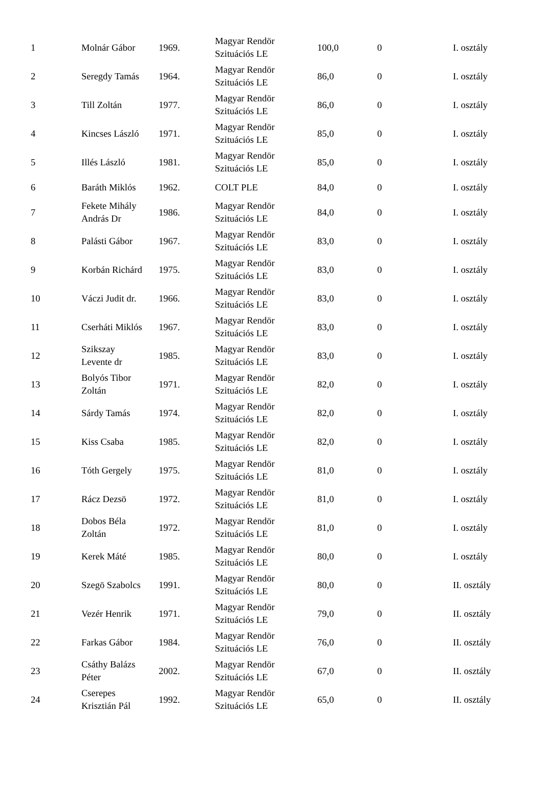| 1 | Molnár Gábor | 1969. | Magyar Rendör Szituációs LE | 100,0 | 0 | I. osztály |
| 2 | Seregdy Tamás | 1964. | Magyar Rendör Szituációs LE | 86,0 | 0 | I. osztály |
| 3 | Till Zoltán | 1977. | Magyar Rendör Szituációs LE | 86,0 | 0 | I. osztály |
| 4 | Kincses László | 1971. | Magyar Rendör Szituációs LE | 85,0 | 0 | I. osztály |
| 5 | Illés László | 1981. | Magyar Rendör Szituációs LE | 85,0 | 0 | I. osztály |
| 6 | Baráth Miklós | 1962. | COLT PLE | 84,0 | 0 | I. osztály |
| 7 | Fekete Mihály András Dr | 1986. | Magyar Rendör Szituációs LE | 84,0 | 0 | I. osztály |
| 8 | Palásti Gábor | 1967. | Magyar Rendör Szituációs LE | 83,0 | 0 | I. osztály |
| 9 | Korbán Richárd | 1975. | Magyar Rendör Szituációs LE | 83,0 | 0 | I. osztály |
| 10 | Váczi Judit dr. | 1966. | Magyar Rendör Szituációs LE | 83,0 | 0 | I. osztály |
| 11 | Cserháti Miklós | 1967. | Magyar Rendör Szituációs LE | 83,0 | 0 | I. osztály |
| 12 | Szikszay Levente dr | 1985. | Magyar Rendör Szituációs LE | 83,0 | 0 | I. osztály |
| 13 | Bolyós Tibor Zoltán | 1971. | Magyar Rendör Szituációs LE | 82,0 | 0 | I. osztály |
| 14 | Sárdy Tamás | 1974. | Magyar Rendör Szituációs LE | 82,0 | 0 | I. osztály |
| 15 | Kiss Csaba | 1985. | Magyar Rendör Szituációs LE | 82,0 | 0 | I. osztály |
| 16 | Tóth Gergely | 1975. | Magyar Rendör Szituációs LE | 81,0 | 0 | I. osztály |
| 17 | Rácz Dezsö | 1972. | Magyar Rendör Szituációs LE | 81,0 | 0 | I. osztály |
| 18 | Dobos Béla Zoltán | 1972. | Magyar Rendör Szituációs LE | 81,0 | 0 | I. osztály |
| 19 | Kerek Máté | 1985. | Magyar Rendör Szituációs LE | 80,0 | 0 | I. osztály |
| 20 | Szegö Szabolcs | 1991. | Magyar Rendör Szituációs LE | 80,0 | 0 | II. osztály |
| 21 | Vezér Henrik | 1971. | Magyar Rendör Szituációs LE | 79,0 | 0 | II. osztály |
| 22 | Farkas Gábor | 1984. | Magyar Rendör Szituációs LE | 76,0 | 0 | II. osztály |
| 23 | Csáthy Balázs Péter | 2002. | Magyar Rendör Szituációs LE | 67,0 | 0 | II. osztály |
| 24 | Cserepes Krisztián Pál | 1992. | Magyar Rendör Szituációs LE | 65,0 | 0 | II. osztály |